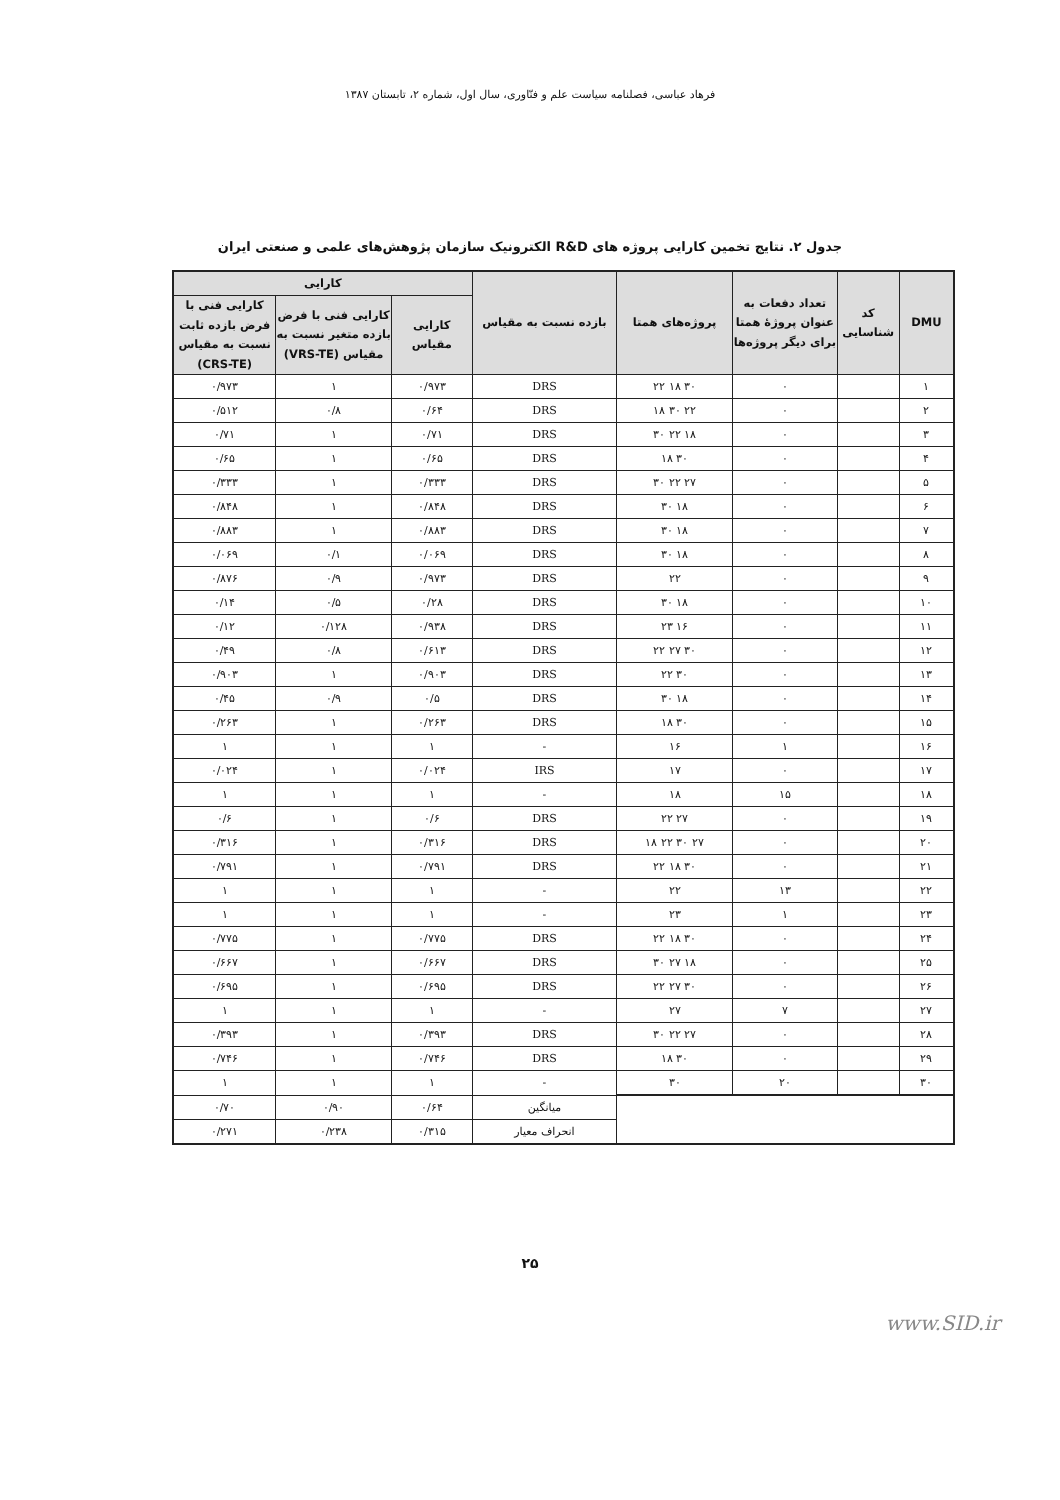فرهاد عباسی، فصلنامه سیاست علم و فنّاوری، سال اول، شماره ۲، تابستان ۱۳۸۷
جدول ۲. نتایج تخمین کارایی پروژه های R&D الکترونیک سازمان پژوهش‌های علمی و صنعتی ایران
| DMU | کد شناسایی | تعداد دفعات به عنوان پروژهٔ همتا برای دیگر پروژه‌ها | پروژه‌های همتا | بازده نسبت به مقیاس | کارایی | | |
| --- | --- | --- | --- | --- | --- | --- | --- |
| | | | | | کارایی مقیاس | کارایی فنی با فرض بازده متغیر نسبت به مقیاس (VRS-TE) | کارایی فنی با فرض بازده ثابت نسبت به مقیاس (CRS-TE) |
| ۱ | | ۰ | ۳۰ ۱۸ ۲۲ | DRS | ۰/۹۷۳ | ۱ | ۰/۹۷۳ |
| ۲ | | ۰ | ۲۲ ۳۰ ۱۸ | DRS | ۰/۶۴ | ۰/۸ | ۰/۵۱۲ |
| ۳ | | ۰ | ۱۸ ۲۲ ۳۰ | DRS | ۰/۷۱ | ۱ | ۰/۷۱ |
| ۴ | | ۰ | ۳۰ ۱۸ | DRS | ۰/۶۵ | ۱ | ۰/۶۵ |
| ۵ | | ۰ | ۲۷ ۲۲ ۳۰ | DRS | ۰/۳۳۳ | ۱ | ۰/۳۳۳ |
| ۶ | | ۰ | ۱۸ ۳۰ | DRS | ۰/۸۴۸ | ۱ | ۰/۸۴۸ |
| ۷ | | ۰ | ۱۸ ۳۰ | DRS | ۰/۸۸۳ | ۱ | ۰/۸۸۳ |
| ۸ | | ۰ | ۱۸ ۳۰ | DRS | ۰/۰۶۹ | ۰/۱ | ۰/۰۶۹ |
| ۹ | | ۰ | ۲۲ | DRS | ۰/۹۷۳ | ۰/۹ | ۰/۸۷۶ |
| ۱۰ | | ۰ | ۱۸ ۳۰ | DRS | ۰/۲۸ | ۰/۵ | ۰/۱۴ |
| ۱۱ | | ۰ | ۱۶ ۲۳ | DRS | ۰/۹۳۸ | ۰/۱۲۸ | ۰/۱۲ |
| ۱۲ | | ۰ | ۳۰ ۲۷ ۲۲ | DRS | ۰/۶۱۳ | ۰/۸ | ۰/۴۹ |
| ۱۳ | | ۰ | ۳۰ ۲۲ | DRS | ۰/۹۰۳ | ۱ | ۰/۹۰۳ |
| ۱۴ | | ۰ | ۱۸ ۳۰ | DRS | ۰/۵ | ۰/۹ | ۰/۴۵ |
| ۱۵ | | ۰ | ۳۰ ۱۸ | DRS | ۰/۲۶۳ | ۱ | ۰/۲۶۳ |
| ۱۶ | | ۱ | ۱۶ | - | ۱ | ۱ | ۱ |
| ۱۷ | | ۰ | ۱۷ | IRS | ۰/۰۲۴ | ۱ | ۰/۰۲۴ |
| ۱۸ | | ۱۵ | ۱۸ | - | ۱ | ۱ | ۱ |
| ۱۹ | | ۰ | ۲۷ ۲۲ | DRS | ۰/۶ | ۱ | ۰/۶ |
| ۲۰ | | ۰ | ۲۷ ۳۰ ۲۲ ۱۸ | DRS | ۰/۳۱۶ | ۱ | ۰/۳۱۶ |
| ۲۱ | | ۰ | ۳۰ ۱۸ ۲۲ | DRS | ۰/۷۹۱ | ۱ | ۰/۷۹۱ |
| ۲۲ | | ۱۳ | ۲۲ | - | ۱ | ۱ | ۱ |
| ۲۳ | | ۱ | ۲۳ | - | ۱ | ۱ | ۱ |
| ۲۴ | | ۰ | ۳۰ ۱۸ ۲۲ | DRS | ۰/۷۷۵ | ۱ | ۰/۷۷۵ |
| ۲۵ | | ۰ | ۱۸ ۲۷ ۳۰ | DRS | ۰/۶۶۷ | ۱ | ۰/۶۶۷ |
| ۲۶ | | ۰ | ۳۰ ۲۷ ۲۲ | DRS | ۰/۶۹۵ | ۱ | ۰/۶۹۵ |
| ۲۷ | | ۷ | ۲۷ | - | ۱ | ۱ | ۱ |
| ۲۸ | | ۰ | ۲۷ ۲۲ ۳۰ | DRS | ۰/۳۹۳ | ۱ | ۰/۳۹۳ |
| ۲۹ | | ۰ | ۳۰ ۱۸ | DRS | ۰/۷۴۶ | ۱ | ۰/۷۴۶ |
| ۳۰ | | ۲۰ | ۳۰ | - | ۱ | ۱ | ۱ |
| | | | | میانگین | ۰/۶۴ | ۰/۹۰ | ۰/۷۰ |
| | | | | انحراف معیار | ۰/۳۱۵ | ۰/۲۳۸ | ۰/۲۷۱ |
۲۵
www.SID.ir